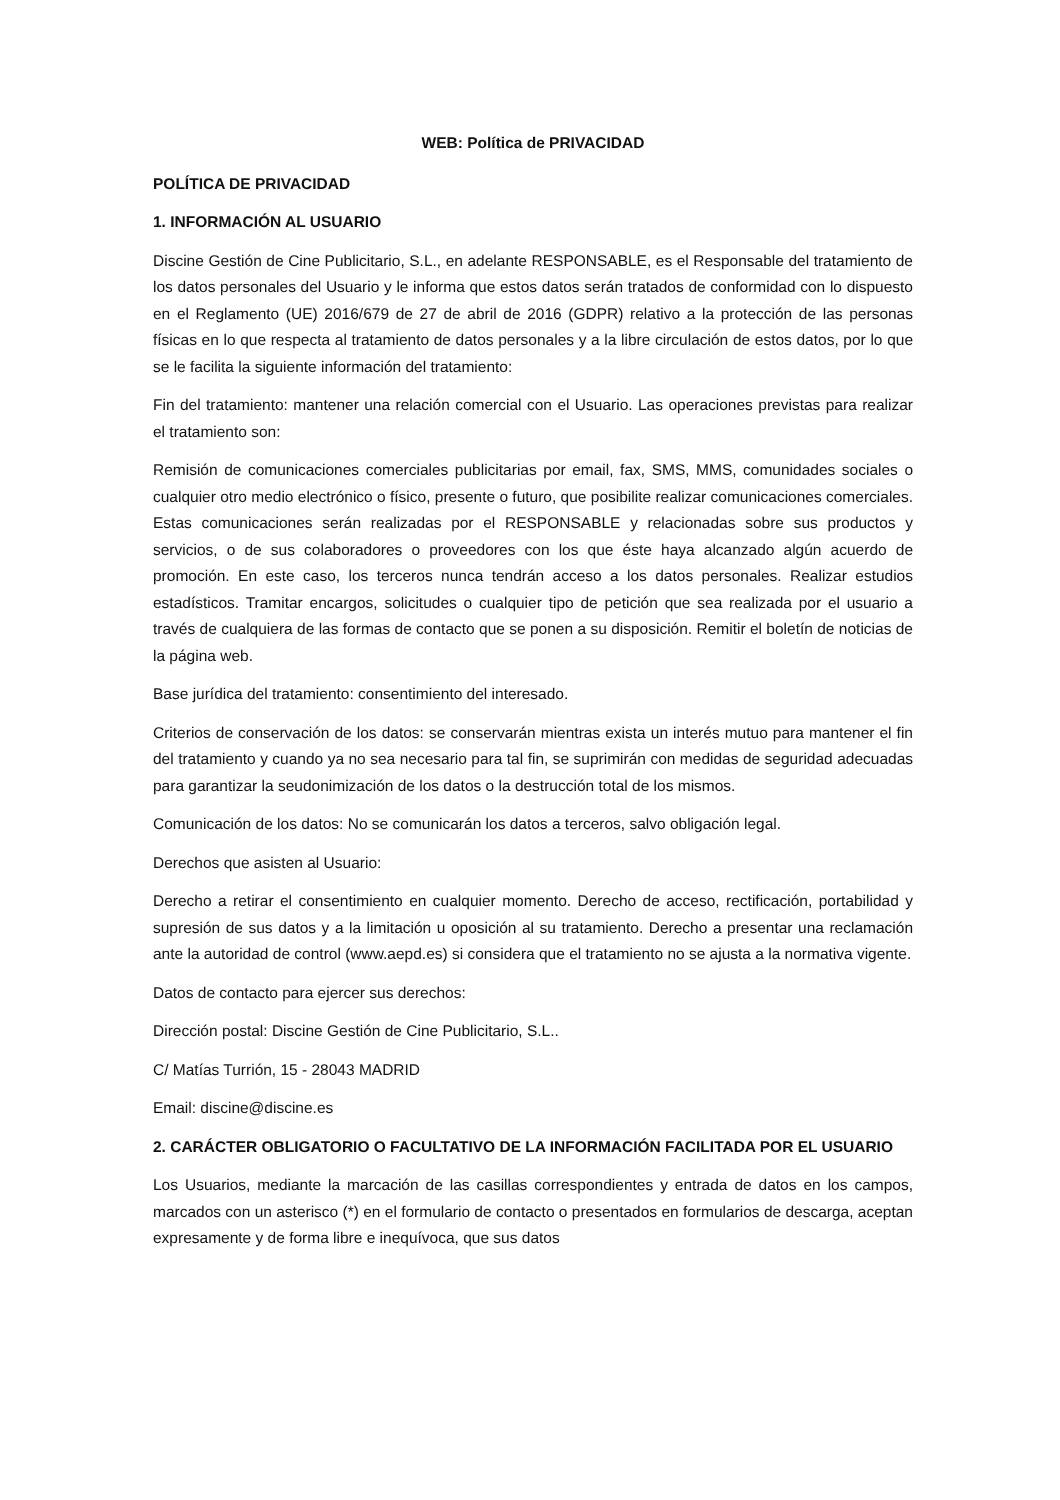WEB: Política de PRIVACIDAD
POLÍTICA DE PRIVACIDAD
1. INFORMACIÓN AL USUARIO
Discine Gestión de Cine Publicitario, S.L., en adelante RESPONSABLE, es el Responsable del tratamiento de los datos personales del Usuario y le informa que estos datos serán tratados de conformidad con lo dispuesto en el Reglamento (UE) 2016/679 de 27 de abril de 2016 (GDPR) relativo a la protección de las personas físicas en lo que respecta al tratamiento de datos personales y a la libre circulación de estos datos, por lo que se le facilita la siguiente información del tratamiento:
Fin del tratamiento: mantener una relación comercial con el Usuario. Las operaciones previstas para realizar el tratamiento son:
Remisión de comunicaciones comerciales publicitarias por email, fax, SMS, MMS, comunidades sociales o cualquier otro medio electrónico o físico, presente o futuro, que posibilite realizar comunicaciones comerciales. Estas comunicaciones serán realizadas por el RESPONSABLE y relacionadas sobre sus productos y servicios, o de sus colaboradores o proveedores con los que éste haya alcanzado algún acuerdo de promoción. En este caso, los terceros nunca tendrán acceso a los datos personales. Realizar estudios estadísticos. Tramitar encargos, solicitudes o cualquier tipo de petición que sea realizada por el usuario a través de cualquiera de las formas de contacto que se ponen a su disposición. Remitir el boletín de noticias de la página web.
Base jurídica del tratamiento: consentimiento del interesado.
Criterios de conservación de los datos: se conservarán mientras exista un interés mutuo para mantener el fin del tratamiento y cuando ya no sea necesario para tal fin, se suprimirán con medidas de seguridad adecuadas para garantizar la seudonimización de los datos o la destrucción total de los mismos.
Comunicación de los datos: No se comunicarán los datos a terceros, salvo obligación legal.
Derechos que asisten al Usuario:
Derecho a retirar el consentimiento en cualquier momento. Derecho de acceso, rectificación, portabilidad y supresión de sus datos y a la limitación u oposición al su tratamiento. Derecho a presentar una reclamación ante la autoridad de control (www.aepd.es) si considera que el tratamiento no se ajusta a la normativa vigente.
Datos de contacto para ejercer sus derechos:
Dirección postal: Discine Gestión de Cine Publicitario, S.L..
C/ Matías Turrión, 15 - 28043 MADRID
Email: discine@discine.es
2. CARÁCTER OBLIGATORIO O FACULTATIVO DE LA INFORMACIÓN FACILITADA POR EL USUARIO
Los Usuarios, mediante la marcación de las casillas correspondientes y entrada de datos en los campos, marcados con un asterisco (*) en el formulario de contacto o presentados en formularios de descarga, aceptan expresamente y de forma libre e inequívoca, que sus datos